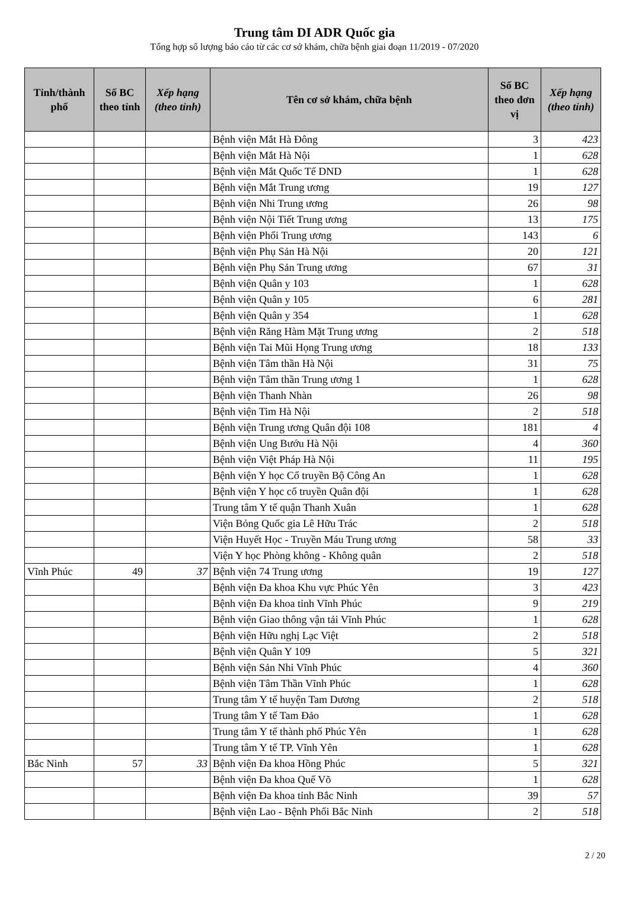Trung tâm DI ADR Quốc gia
Tổng hợp số lượng báo cáo từ các cơ sở khám, chữa bệnh giai đoạn 11/2019 - 07/2020
| Tỉnh/thành phố | Số BC theo tỉnh | Xếp hạng (theo tỉnh) | Tên cơ sở khám, chữa bệnh | Số BC theo đơn vị | Xếp hạng (theo tỉnh) |
| --- | --- | --- | --- | --- | --- |
| | | | Bệnh viện Mắt Hà Đông | 3 | 423 |
| | | | Bệnh viện Mắt Hà Nội | 1 | 628 |
| | | | Bệnh viện Mắt Quốc Tế DND | 1 | 628 |
| | | | Bệnh viện Mắt Trung ương | 19 | 127 |
| | | | Bệnh viện Nhi Trung ương | 26 | 98 |
| | | | Bệnh viện Nội Tiết Trung ương | 13 | 175 |
| | | | Bệnh viện Phổi Trung ương | 143 | 6 |
| | | | Bệnh viện Phụ Sản Hà Nội | 20 | 121 |
| | | | Bệnh viện Phụ Sản Trung ương | 67 | 31 |
| | | | Bệnh viện Quân y 103 | 1 | 628 |
| | | | Bệnh viện Quân y 105 | 6 | 281 |
| | | | Bệnh viện Quân y 354 | 1 | 628 |
| | | | Bệnh viện Răng Hàm Mặt Trung ương | 2 | 518 |
| | | | Bệnh viện Tai Mũi Họng Trung ương | 18 | 133 |
| | | | Bệnh viện Tâm thần Hà Nội | 31 | 75 |
| | | | Bệnh viện Tâm thần Trung ương 1 | 1 | 628 |
| | | | Bệnh viện Thanh Nhàn | 26 | 98 |
| | | | Bệnh viện Tim Hà Nội | 2 | 518 |
| | | | Bệnh viện Trung ương Quân đội 108 | 181 | 4 |
| | | | Bệnh viện Ung Bướu Hà Nội | 4 | 360 |
| | | | Bệnh viện Việt Pháp Hà Nội | 11 | 195 |
| | | | Bệnh viện Y học Cổ truyền Bộ Công An | 1 | 628 |
| | | | Bệnh viện Y học cổ truyền Quân đội | 1 | 628 |
| | | | Trung tâm Y tế quận Thanh Xuân | 1 | 628 |
| | | | Viện Bỏng Quốc gia Lê Hữu Trác | 2 | 518 |
| | | | Viện Huyết Học - Truyền Máu Trung ương | 58 | 33 |
| | | | Viện Y học Phòng không - Không quân | 2 | 518 |
| Vĩnh Phúc | 49 | 37 | Bệnh viện 74 Trung ương | 19 | 127 |
| | | | Bệnh viện Đa khoa Khu vực Phúc Yên | 3 | 423 |
| | | | Bệnh viện Đa khoa tỉnh Vĩnh Phúc | 9 | 219 |
| | | | Bệnh viện Giao thông vận tải Vĩnh Phúc | 1 | 628 |
| | | | Bệnh viện Hữu nghị Lạc Việt | 2 | 518 |
| | | | Bệnh viện Quân Y 109 | 5 | 321 |
| | | | Bệnh viện Sản Nhi Vĩnh Phúc | 4 | 360 |
| | | | Bệnh viện Tâm Thần Vĩnh Phúc | 1 | 628 |
| | | | Trung tâm Y tế huyện Tam Dương | 2 | 518 |
| | | | Trung tâm Y tế Tam Đảo | 1 | 628 |
| | | | Trung tâm Y tế thành phố Phúc Yên | 1 | 628 |
| | | | Trung tâm Y tế TP. Vĩnh Yên | 1 | 628 |
| Bắc Ninh | 57 | 33 | Bệnh viện Đa khoa Hồng Phúc | 5 | 321 |
| | | | Bệnh viện Đa khoa Quế Võ | 1 | 628 |
| | | | Bệnh viện Đa khoa tỉnh Bắc Ninh | 39 | 57 |
| | | | Bệnh viện Lao - Bệnh Phổi Bắc Ninh | 2 | 518 |
2 / 20